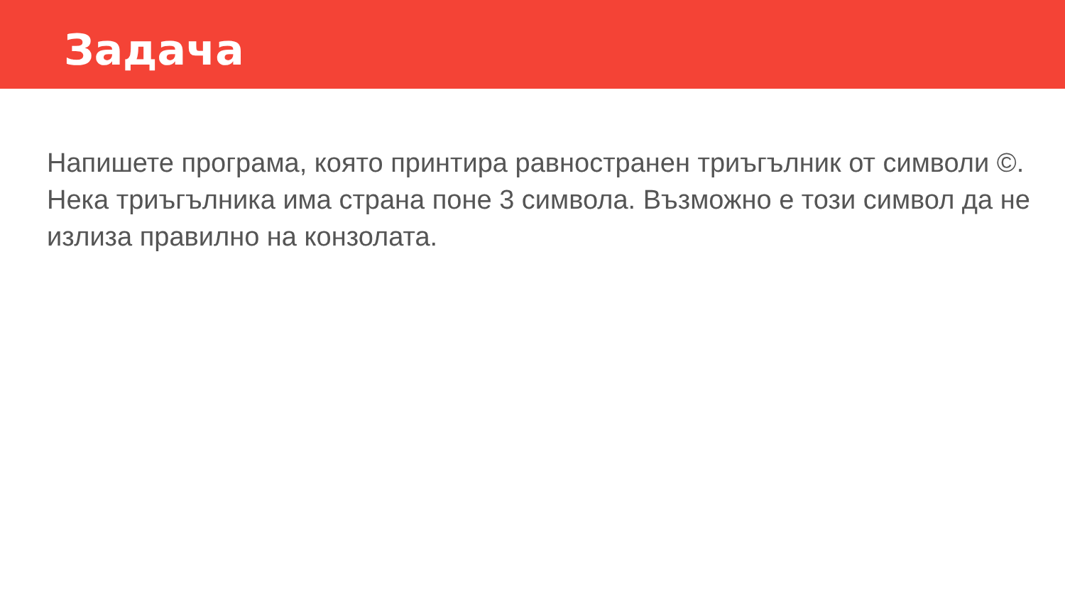Задача
Напишете програма, която принтира равностранен триъгълник от символи ©. Нека триъгълника има страна поне 3 символа. Възможно е този символ да не излиза правилно на конзолата.